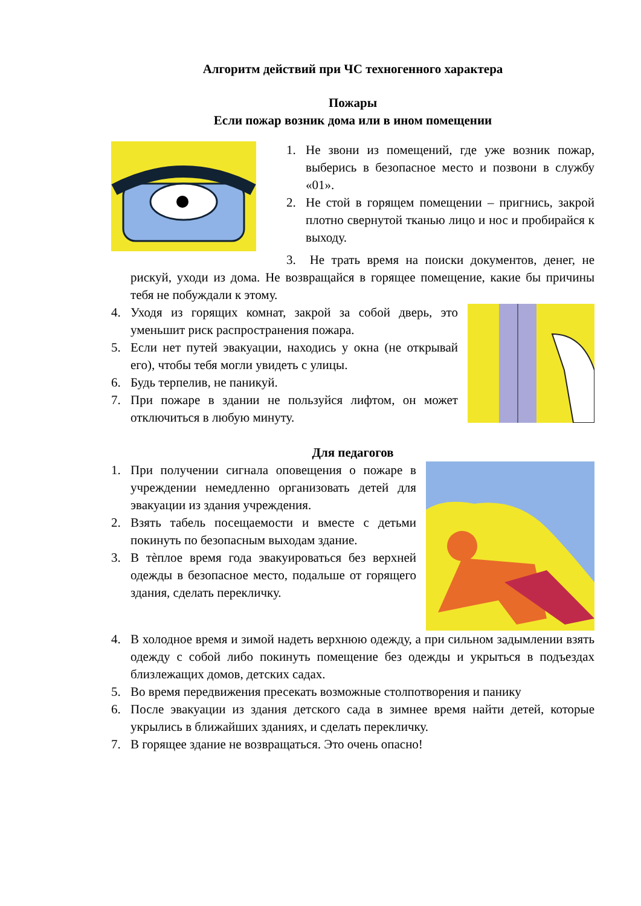Алгоритм действий при ЧС техногенного характера
Пожары
Если пожар возник дома или в ином помещении
1. Не звони из помещений, где уже возник пожар, выберись в безопасное место и позвони в службу «01».
2. Не стой в горящем помещении – пригнись, закрой плотно свернутой тканью лицо и нос и пробирайся к выходу.
3. Не трать время на поиски документов, денег, не рискуй, уходи из дома. Не возвращайся в горящее помещение, какие бы причины тебя не побуждали к этому.
4. Уходя из горящих комнат, закрой за собой дверь, это уменьшит риск распространения пожара.
5. Если нет путей эвакуации, находись у окна (не открывай его), чтобы тебя могли увидеть с улицы.
6. Будь терпелив, не паникуй.
7. При пожаре в здании не пользуйся лифтом, он может отключиться в любую минуту.
Для педагогов
1. При получении сигнала оповещения о пожаре в учреждении немедленно организовать детей для эвакуации из здания учреждения.
2. Взять табель посещаемости и вместе с детьми покинуть по безопасным выходам здание.
3. В тѐплое время года эвакуироваться без верхней одежды в безопасное место, подальше от горящего здания, сделать перекличку.
4. В холодное время и зимой надеть верхнюю одежду, а при сильном задымлении взять одежду с собой либо покинуть помещение без одежды и укрыться в подъездах близлежащих домов, детских садах.
5. Во время передвижения пресекать возможные столпотворения и панику
6. После эвакуации из здания детского сада в зимнее время найти детей, которые укрылись в ближайших зданиях, и сделать перекличку.
7. В горящее здание не возвращаться. Это очень опасно!